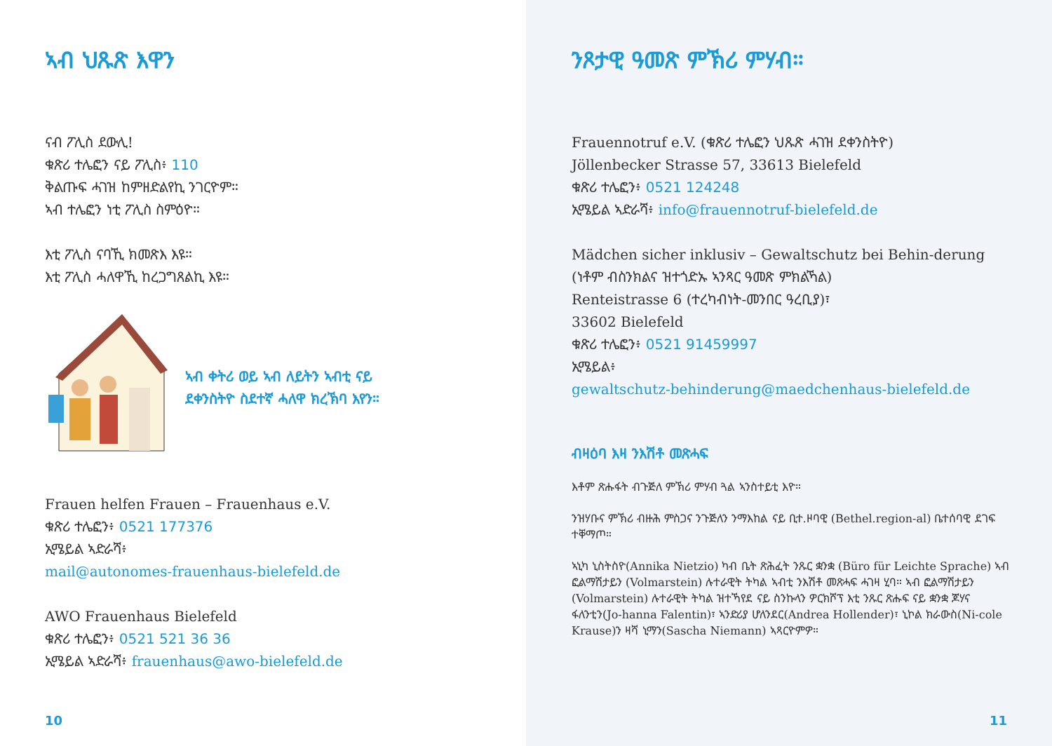ኣብ ህጹጽ እዋን
ናብ ፖሊስ ደውሊ!
ቁጽሪ ተሌፎን ናይ ፖሊስ፥ 110
ቅልጡፍ ሓገዝ ከምዘድልየኪ ንገርዮም።
ኣብ ተሌፎን ነቲ ፖሊስ ስምዕዮ።
እቲ ፖሊስ ናባኺ ክመጽእ እዩ።
እቲ ፖሊስ ሓለዋኺ ከረጋግጸልኪ እዩ።
ኣብ ቀትሪ ወይ ኣብ ለይትን ኣብቲ ናይ
ደቀንስትዮ ስደተኛ ሓለዋ ክረኽባ እየን።
Frauen helfen Frauen – Frauenhaus e.V.
ቁጽሪ ተሌፎን፥ 0521 177376
ኢሜይል ኣድራሻ፥
mail@autonomes-frauenhaus-bielefeld.de
AWO Frauenhaus Bielefeld
ቁጽሪ ተሌፎን፥ 0521 521 36 36
ኢሜይል ኣድራሻ፥ frauenhaus@awo-bielefeld.de
10
ንጾታዊ ዓመጽ ምኽሪ ምሃብ።
Frauennotruf e.V. (ቁጽሪ ተሌፎን ህጹጽ ሓገዝ ደቀንስትዮ)
Jöllenbecker Strasse 57, 33613 Bielefeld
ቁጽሪ ተሌፎን፥ 0521 124248
ኢሜይል ኣድራሻ፥ info@frauennotruf-bielefeld.de
Mädchen sicher inklusiv – Gewaltschutz bei Behin-derung (ነቶም ብስንክልና ዝተጎድኡ ኣንጻር ዓመጽ ምክልኻል)
Renteistrasse 6 (ተረካብነት-መንበር ዓረቢያ)፣
33602 Bielefeld
ቁጽሪ ተሌፎን፥ 0521 91459997
ኢሜይል፥
gewaltschutz-behinderung@maedchenhaus-bielefeld.de
ብዛዕባ እዛ ንእሽቶ መጽሓፍ
እቶም ጽሑፋት ብጉጅለ ምኽሪ ምሃብ ጓል ኣንስተይቲ እዮ።
ንዝሃቡና ምኽሪ ብዙሕ ምስጋና ንጉጅለን ንማእከል ናይ ቢተ.ዞባዊ (Bethel.region-al) ቤተሰባዊ ደገፍ ተቐማጦ።
ኣኒካ ኒስትስዮ(Annika Nietzio) ካብ ቤት ጽሕፈት ንጹር ቋንቋ (Büro für Leichte Sprache) ኣብ ፎልማሽታይን (Volmarstein) ሉተራዊት ትካል ኣብቲ ንእሽቶ መጽሓፍ ሓገዛ ሂባ። ኣብ ፎልማሽታይን (Volmarstein) ሉተራዊት ትካል ዝተኻየደ ናይ ስንኩላን ዎርክሾፕ እቲ ንጹር ጽሑፍ ናይ ቋንቋ ጆሃና ፋለንቲን(Jo-hanna Falentin)፣ ኣንድሪያ ሆለንደር(Andrea Hollender)፣ ኒኮል ክራውስ(Ni-cole Krause)ን ዛሻ ኒማን(Sascha Niemann) ኣጻርዮምዎ።
11